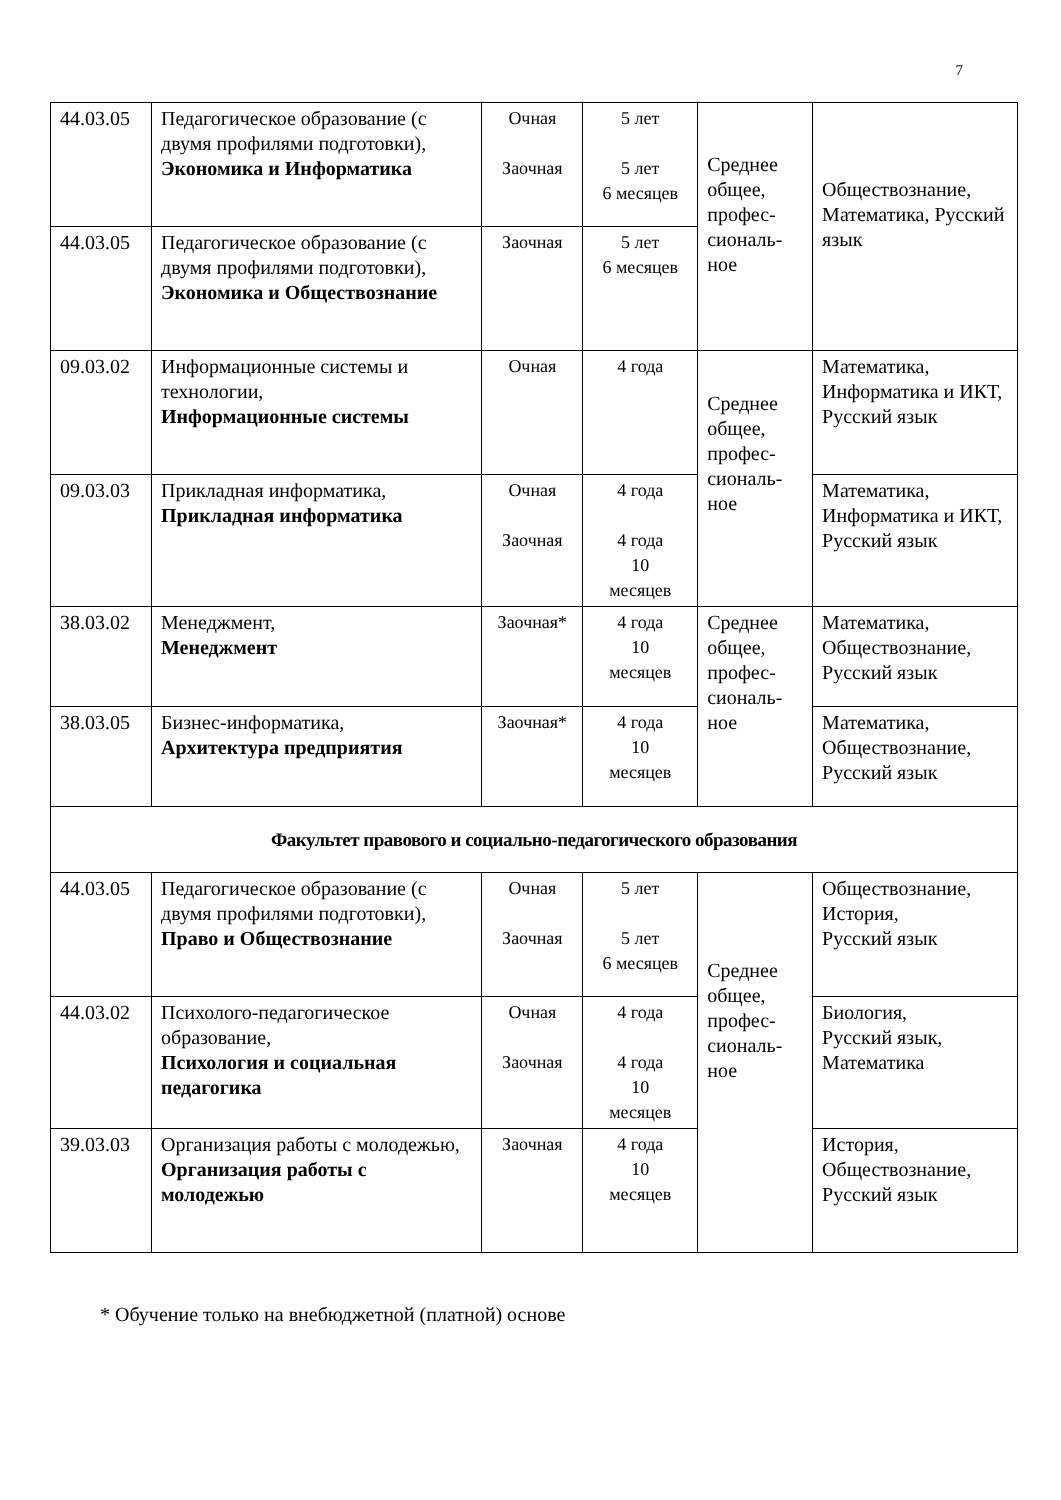7
| 44.03.05 | Педагогическое образование (с двумя профилями подготовки), Экономика и Информатика | Очная Заочная | 5 лет 5 лет 6 месяцев | Среднее общее, профес-сиональ-ное | Обществознание, Математика, Русский язык |
| 44.03.05 | Педагогическое образование (с двумя профилями подготовки), Экономика и Обществознание | Заочная | 5 лет 6 месяцев | | |
| 09.03.02 | Информационные системы и технологии, Информационные системы | Очная | 4 года | Среднее общее, профес-сиональ-ное | Математика, Информатика и ИКТ, Русский язык |
| 09.03.03 | Прикладная информатика, Прикладная информатика | Очная Заочная | 4 года 4 года 10 месяцев | | Математика, Информатика и ИКТ, Русский язык |
| 38.03.02 | Менеджмент, Менеджмент | Заочная* | 4 года 10 месяцев | Среднее общее, профес-сиональ-ное | Математика, Обществознание, Русский язык |
| 38.03.05 | Бизнес-информатика, Архитектура предприятия | Заочная* | 4 года 10 месяцев | | Математика, Обществознание, Русский язык |
| Факультет правового и социально-педагогического образования | | | | | |
| 44.03.05 | Педагогическое образование (с двумя профилями подготовки), Право и Обществознание | Очная Заочная | 5 лет 5 лет 6 месяцев | Среднее общее, профес-сиональ-ное | Обществознание, История, Русский язык |
| 44.03.02 | Психолого-педагогическое образование, Психология и социальная педагогика | Очная Заочная | 4 года 4 года 10 месяцев | | Биология, Русский язык, Математика |
| 39.03.03 | Организация работы с молодежью, Организация работы с молодежью | Заочная | 4 года 10 месяцев | | История, Обществознание, Русский язык |
* Обучение только на внебюджетной (платной) основе